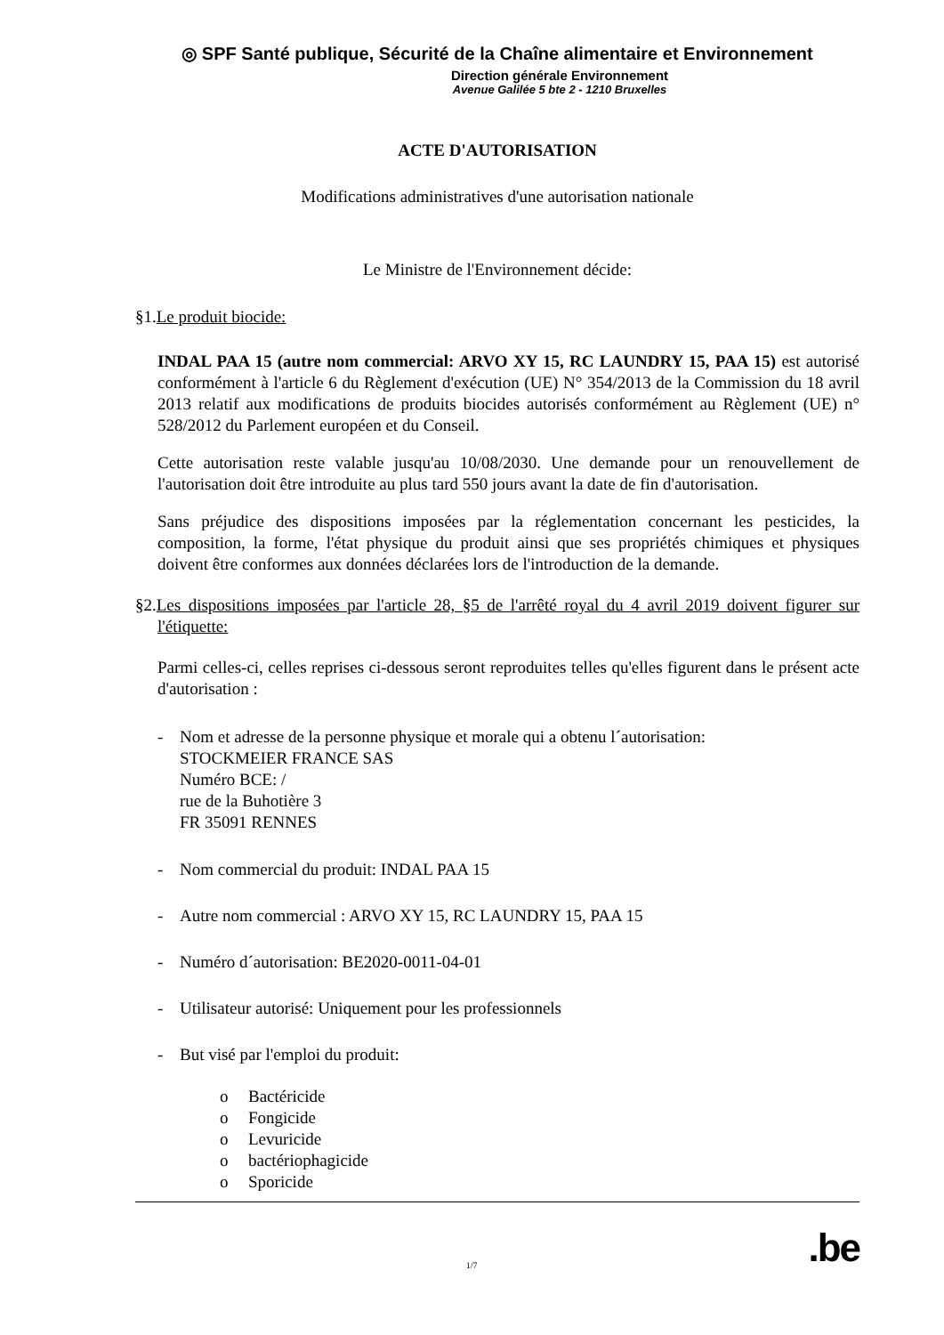◎ SPF Santé publique, Sécurité de la Chaîne alimentaire et Environnement
Direction générale Environnement
Avenue Galilée 5 bte 2 - 1210 Bruxelles
ACTE D'AUTORISATION
Modifications administratives d'une autorisation nationale
Le Ministre de l'Environnement décide:
§1.Le produit biocide:
INDAL PAA 15 (autre nom commercial: ARVO XY 15, RC LAUNDRY 15, PAA 15) est autorisé conformément à l'article 6 du Règlement d'exécution (UE) N° 354/2013 de la Commission du 18 avril 2013 relatif aux modifications de produits biocides autorisés conformément au Règlement (UE) n° 528/2012 du Parlement européen et du Conseil.
Cette autorisation reste valable jusqu'au 10/08/2030. Une demande pour un renouvellement de l'autorisation doit être introduite au plus tard 550 jours avant la date de fin d'autorisation.
Sans préjudice des dispositions imposées par la réglementation concernant les pesticides, la composition, la forme, l'état physique du produit ainsi que ses propriétés chimiques et physiques doivent être conformes aux données déclarées lors de l'introduction de la demande.
§2.Les dispositions imposées par l'article 28, §5 de l'arrêté royal du 4 avril 2019 doivent figurer sur l'étiquette:
Parmi celles-ci, celles reprises ci-dessous seront reproduites telles qu'elles figurent dans le présent acte d'autorisation :
- Nom et adresse de la personne physique et morale qui a obtenu l´autorisation:
STOCKMEIER FRANCE SAS
Numéro BCE: /
rue de la Buhotière 3
FR 35091 RENNES
- Nom commercial du produit: INDAL PAA 15
- Autre nom commercial : ARVO XY 15, RC LAUNDRY 15, PAA 15
- Numéro d´autorisation: BE2020-0011-04-01
- Utilisateur autorisé: Uniquement pour les professionnels
- But visé par l'emploi du produit:
o Bactéricide
o Fongicide
o Levuricide
o bactériophagicide
o Sporicide
1/7.be